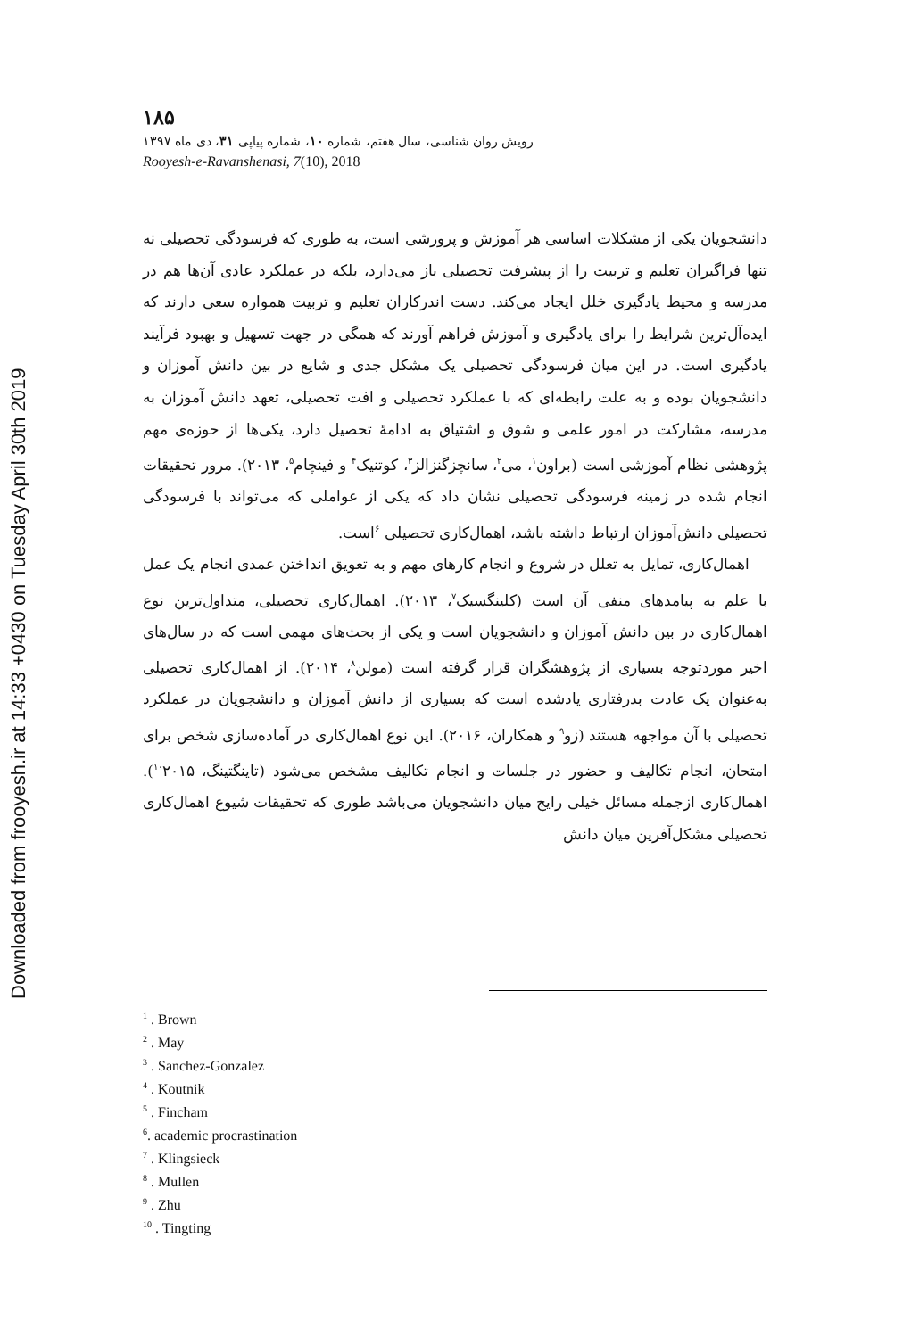Downloaded from frooyesh.ir at 14:33 +0430 on Tuesday April 30th 2019
۱۸۵
رویش روان شناسی، سال هفتم، شماره ۱۰، شماره پیاپی ۳۱، دی ماه ۱۳۹۷
Rooyesh-e-Ravanshenasi, 7(10), 2018
دانشجویان یکی از مشکلات اساسی هر آموزش و پرورشی است، به طوری که فرسودگی تحصیلی نه تنها فراگیران تعلیم و تربیت را از پیشرفت تحصیلی باز می‌دارد، بلکه در عملکرد عادی آن‌ها هم در مدرسه و محیط یادگیری خلل ایجاد می‌کند. دست اندرکاران تعلیم و تربیت همواره سعی دارند که ایده‌آل‌ترین شرایط را برای یادگیری و آموزش فراهم آورند که همگی در جهت تسهیل و بهبود فرآیند یادگیری است. در این میان فرسودگی تحصیلی یک مشکل جدی و شایع در بین دانش آموزان و دانشجویان بوده و به علت رابطه‌ای که با عملکرد تحصیلی و افت تحصیلی، تعهد دانش آموزان به مدرسه، مشارکت در امور علمی و شوق و اشتیاق به ادامهٔ تحصیل دارد، یکی‌ها از حوزه‌ی مهم پژوهشی نظام آموزشی است (براون<sup>۱</sup>، می<sup>۲</sup>، سانچزگنزالز<sup>۳</sup>، کوتنیک<sup>۴</sup> و فینچام<sup>۵</sup>، ۲۰۱۳). مرور تحقیقات انجام شده در زمینه فرسودگی تحصیلی نشان داد که یکی از عواملی که می‌تواند با فرسودگی تحصیلی دانش‌آموزان ارتباط داشته باشد، اهمال‌کاری تحصیلی <sup>۶</sup>است.
اهمال‌کاری، تمایل به تعلل در شروع و انجام کارهای مهم و به تعویق انداختن عمدی انجام یک عمل با علم به پیامدهای منفی آن است (کلینگسیک<sup>۷</sup>، ۲۰۱۳). اهمال‌کاری تحصیلی، متداول‌ترین نوع اهمال‌کاری در بین دانش آموزان و دانشجویان است و یکی از بحث‌های مهمی است که در سال‌های اخیر موردتوجه بسیاری از پژوهشگران قرار گرفته است (مولن<sup>۸</sup>، ۲۰۱۴). از اهمال‌کاری تحصیلی به‌عنوان یک عادت بدرفتاری یادشده است که بسیاری از دانش آموزان و دانشجویان در عملکرد تحصیلی با آن مواجهه هستند (زو<sup>۹</sup> و همکاران، ۲۰۱۶). این نوع اهمال‌کاری در آماده‌سازی شخص برای امتحان، انجام تکالیف و حضور در جلسات و انجام تکالیف مشخص می‌شود (تاینگتینگ، <sup>۱۰</sup>۲۰۱۵). اهمال‌کاری ازجمله مسائل خیلی رایج میان دانشجویان می‌باشد طوری که تحقیقات شیوع اهمال‌کاری تحصیلی مشکل‌آفرین میان دانش
<sup>1</sup> . Brown
<sup>2</sup> . May
<sup>3</sup> . Sanchez-Gonzalez
<sup>4</sup> . Koutnik
<sup>5</sup> . Fincham
<sup>6</sup>. academic procrastination
<sup>7</sup> . Klingsieck
<sup>8</sup> . Mullen
<sup>9</sup> . Zhu
<sup>10</sup> . Tingting